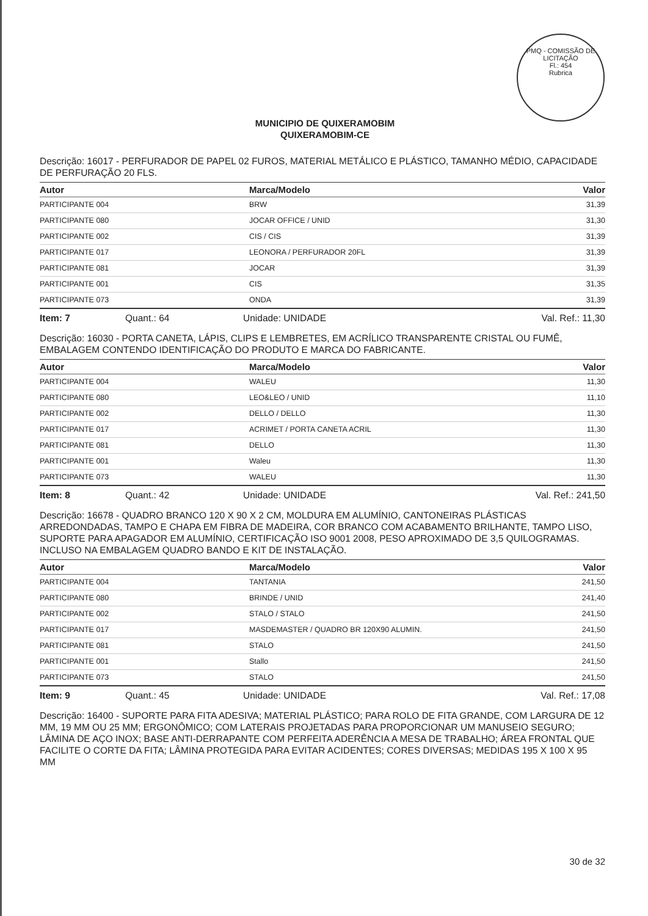PMQ - COMISSÃO DE LICITAÇÃO
Fl.: 454
Rubrica
MUNICIPIO DE QUIXERAMOBIM
QUIXERAMOBIM-CE
Descrição: 16017 - PERFURADOR DE PAPEL 02 FUROS, MATERIAL METÁLICO E PLÁSTICO, TAMANHO MÉDIO, CAPACIDADE DE PERFURAÇÃO 20 FLS.
| Autor | Marca/Modelo | Valor |
| --- | --- | --- |
| PARTICIPANTE 004 | BRW | 31,39 |
| PARTICIPANTE 080 | JOCAR OFFICE / UNID | 31,30 |
| PARTICIPANTE 002 | CIS / CIS | 31,39 |
| PARTICIPANTE 017 | LEONORA / PERFURADOR 20FL | 31,39 |
| PARTICIPANTE 081 | JOCAR | 31,39 |
| PARTICIPANTE 001 | CIS | 31,35 |
| PARTICIPANTE 073 | ONDA | 31,39 |
Item: 7 Quant.: 64 Unidade: UNIDADE Val. Ref.: 11,30
Descrição: 16030 - PORTA CANETA, LÁPIS, CLIPS E LEMBRETES, EM ACRÍLICO TRANSPARENTE CRISTAL OU FUMÊ, EMBALAGEM CONTENDO IDENTIFICAÇÃO DO PRODUTO E MARCA DO FABRICANTE.
| Autor | Marca/Modelo | Valor |
| --- | --- | --- |
| PARTICIPANTE 004 | WALEU | 11,30 |
| PARTICIPANTE 080 | LEO&LEO / UNID | 11,10 |
| PARTICIPANTE 002 | DELLO / DELLO | 11,30 |
| PARTICIPANTE 017 | ACRIMET / PORTA CANETA ACRIL | 11,30 |
| PARTICIPANTE 081 | DELLO | 11,30 |
| PARTICIPANTE 001 | Waleu | 11,30 |
| PARTICIPANTE 073 | WALEU | 11,30 |
Item: 8 Quant.: 42 Unidade: UNIDADE Val. Ref.: 241,50
Descrição: 16678 - QUADRO BRANCO 120 X 90 X 2 CM, MOLDURA EM ALUMÍNIO, CANTONEIRAS PLÁSTICAS ARREDONDADAS, TAMPO E CHAPA EM FIBRA DE MADEIRA, COR BRANCO COM ACABAMENTO BRILHANTE, TAMPO LISO, SUPORTE PARA APAGADOR EM ALUMÍNIO, CERTIFICAÇÃO ISO 9001 2008, PESO APROXIMADO DE 3,5 QUILOGRAMAS. INCLUSO NA EMBALAGEM QUADRO BANDO E KIT DE INSTALAÇÃO.
| Autor | Marca/Modelo | Valor |
| --- | --- | --- |
| PARTICIPANTE 004 | TANTANIA | 241,50 |
| PARTICIPANTE 080 | BRINDE / UNID | 241,40 |
| PARTICIPANTE 002 | STALO / STALO | 241,50 |
| PARTICIPANTE 017 | MASDEMASTER / QUADRO BR 120X90 ALUMIN. | 241,50 |
| PARTICIPANTE 081 | STALO | 241,50 |
| PARTICIPANTE 001 | Stallo | 241,50 |
| PARTICIPANTE 073 | STALO | 241,50 |
Item: 9 Quant.: 45 Unidade: UNIDADE Val. Ref.: 17,08
Descrição: 16400 - SUPORTE PARA FITA ADESIVA; MATERIAL PLÁSTICO; PARA ROLO DE FITA GRANDE, COM LARGURA DE 12 MM, 19 MM OU 25 MM; ERGONÔMICO; COM LATERAIS PROJETADAS PARA PROPORCIONAR UM MANUSEIO SEGURO; LÂMINA DE AÇO INOX; BASE ANTI-DERRAPANTE COM PERFEITA ADERÊNCIA A MESA DE TRABALHO; ÁREA FRONTAL QUE FACILITE O CORTE DA FITA; LÂMINA PROTEGIDA PARA EVITAR ACIDENTES; CORES DIVERSAS; MEDIDAS 195 X 100 X 95 MM
30 de 32